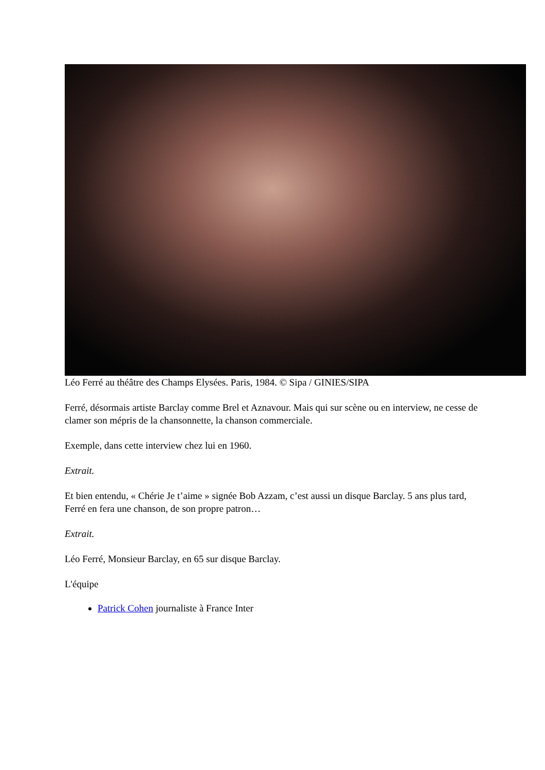Léo Ferré au théâtre des Champs Elysées. Paris, 1984. © Sipa / GINIES/SIPA
Ferré, désormais artiste Barclay comme Brel et Aznavour. Mais qui sur scène ou en interview, ne cesse de clamer son mépris de la chansonnette, la chanson commerciale.
Exemple, dans cette interview chez lui en 1960.
Extrait.
Et bien entendu, « Chérie Je t’aime » signée Bob Azzam, c’est aussi un disque Barclay. 5 ans plus tard, Ferré en fera une chanson, de son propre patron…
Extrait.
Léo Ferré, Monsieur Barclay, en 65 sur disque Barclay.
L'équipe
Patrick Cohen journaliste à France Inter